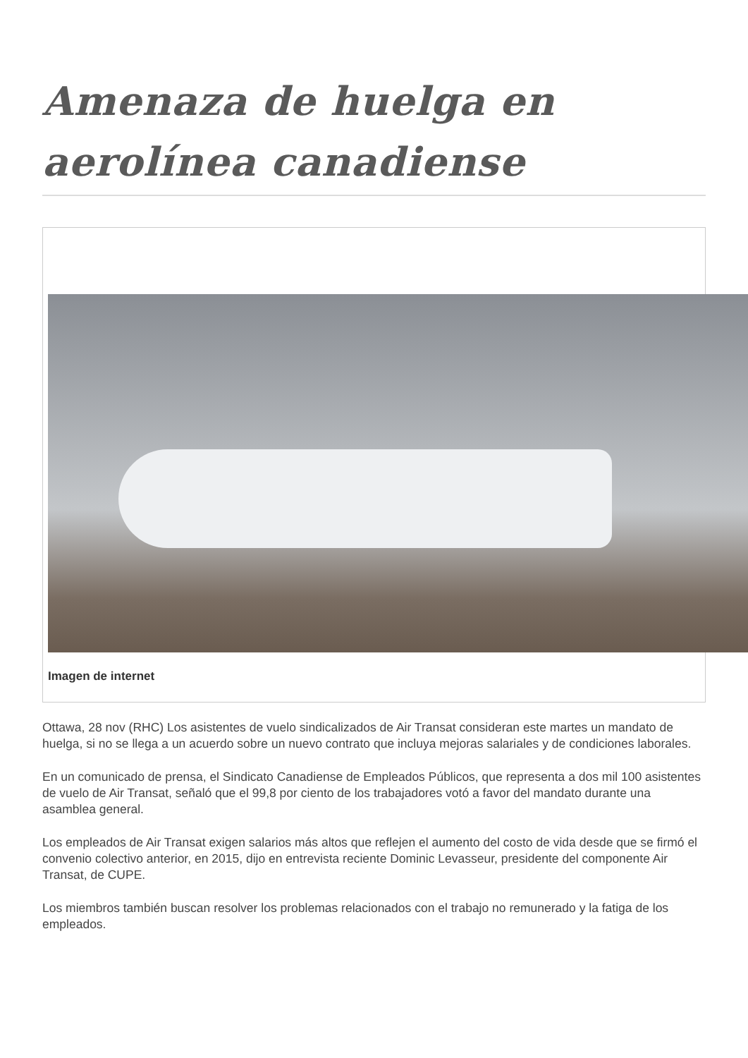Amenaza de huelga en aerolínea canadiense
Imagen de internet
Ottawa, 28 nov (RHC) Los asistentes de vuelo sindicalizados de Air Transat consideran este martes un mandato de huelga, si no se llega a un acuerdo sobre un nuevo contrato que incluya mejoras salariales y de condiciones laborales.
En un comunicado de prensa, el Sindicato Canadiense de Empleados Públicos, que representa a dos mil 100 asistentes de vuelo de Air Transat, señaló que el 99,8 por ciento de los trabajadores votó a favor del mandato durante una asamblea general.
Los empleados de Air Transat exigen salarios más altos que reflejen el aumento del costo de vida desde que se firmó el convenio colectivo anterior, en 2015, dijo en entrevista reciente Dominic Levasseur, presidente del componente Air Transat, de CUPE.
Los miembros también buscan resolver los problemas relacionados con el trabajo no remunerado y la fatiga de los empleados.